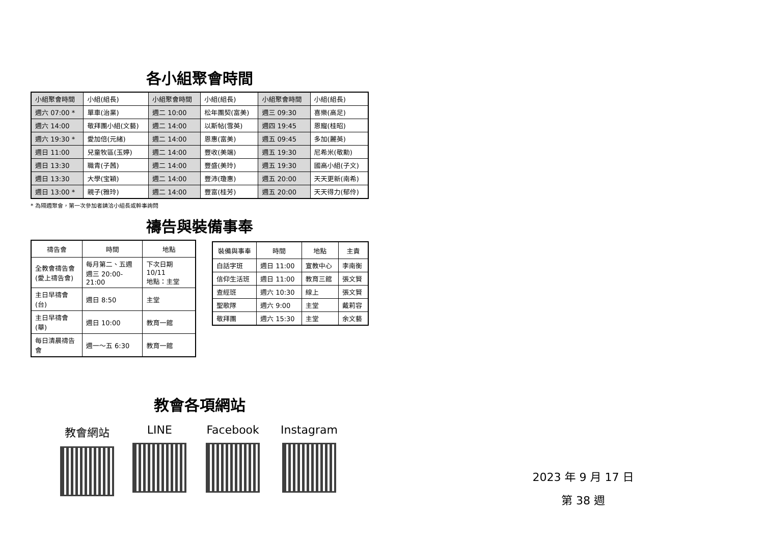各小組聚會時間
| 小組聚會時間 | 小組(組長) | 小組聚會時間 | 小組(組長) | 小組聚會時間 | 小組(組長) |
| --- | --- | --- | --- | --- | --- |
| 週六 07:00 * | 單車(治業) | 週二 10:00 | 松年團契(富美) | 週三 09:30 | 喜樂(高足) |
| 週六 14:00 | 敬拜團小組(文藝) | 週二 14:00 | 以斯帖(雪英) | 週四 19:45 | 恩寵(桂昭) |
| 週六 19:30 * | 愛加倍(元緒) | 週二 14:00 | 恩惠(富美) | 週五 09:45 | 多加(麗英) |
| 週日 11:00 | 兒童牧區(玉婷) | 週二 14:00 | 豐收(美端) | 週五 19:30 | 尼希米(敬勳) |
| 週日 13:30 | 職青(子茜) | 週二 14:00 | 豐盛(美玲) | 週五 19:30 | 國高小組(子文) |
| 週日 13:30 | 大學(宝穎) | 週二 14:00 | 豐沛(瓊惠) | 週五 20:00 | 天天更新(南希) |
| 週日 13:00 * | 親子(雅玲) | 週二 14:00 | 豐富(桂芳) | 週五 20:00 | 天天得力(郁伶) |
* 為隔週聚會，第一次參加者請洽小組長或幹事詢問
禱告與裝備事奉
| 禱告會 | 時間 | 地點 |
| --- | --- | --- |
| 全教會禱告會 (愛上禱告會) | 每月第二、五週 週三 20:00-21:00 | 下次日期 10/11 地點：主堂 |
| 主日早禱會(台) | 週日 8:50 | 主堂 |
| 主日早禱會(華) | 週日 10:00 | 教育一館 |
| 每日清晨禱告會 | 週一～五 6:30 | 教育一館 |
| 裝備與事奉 | 時間 | 地點 | 主責 |
| --- | --- | --- | --- |
| 白話字班 | 週日 11:00 | 宣教中心 | 李南衡 |
| 信仰生活班 | 週日 11:00 | 教育三館 | 張文賢 |
| 查經班 | 週六 10:30 | 線上 | 張文賢 |
| 聖歌隊 | 週六 9:00 | 主堂 | 戴莉容 |
| 敬拜團 | 週六 15:30 | 主堂 | 余文藝 |
教會各項網站
教會網站 LINE Facebook Instagram
2023 年 9 月 17 日
第 38 週